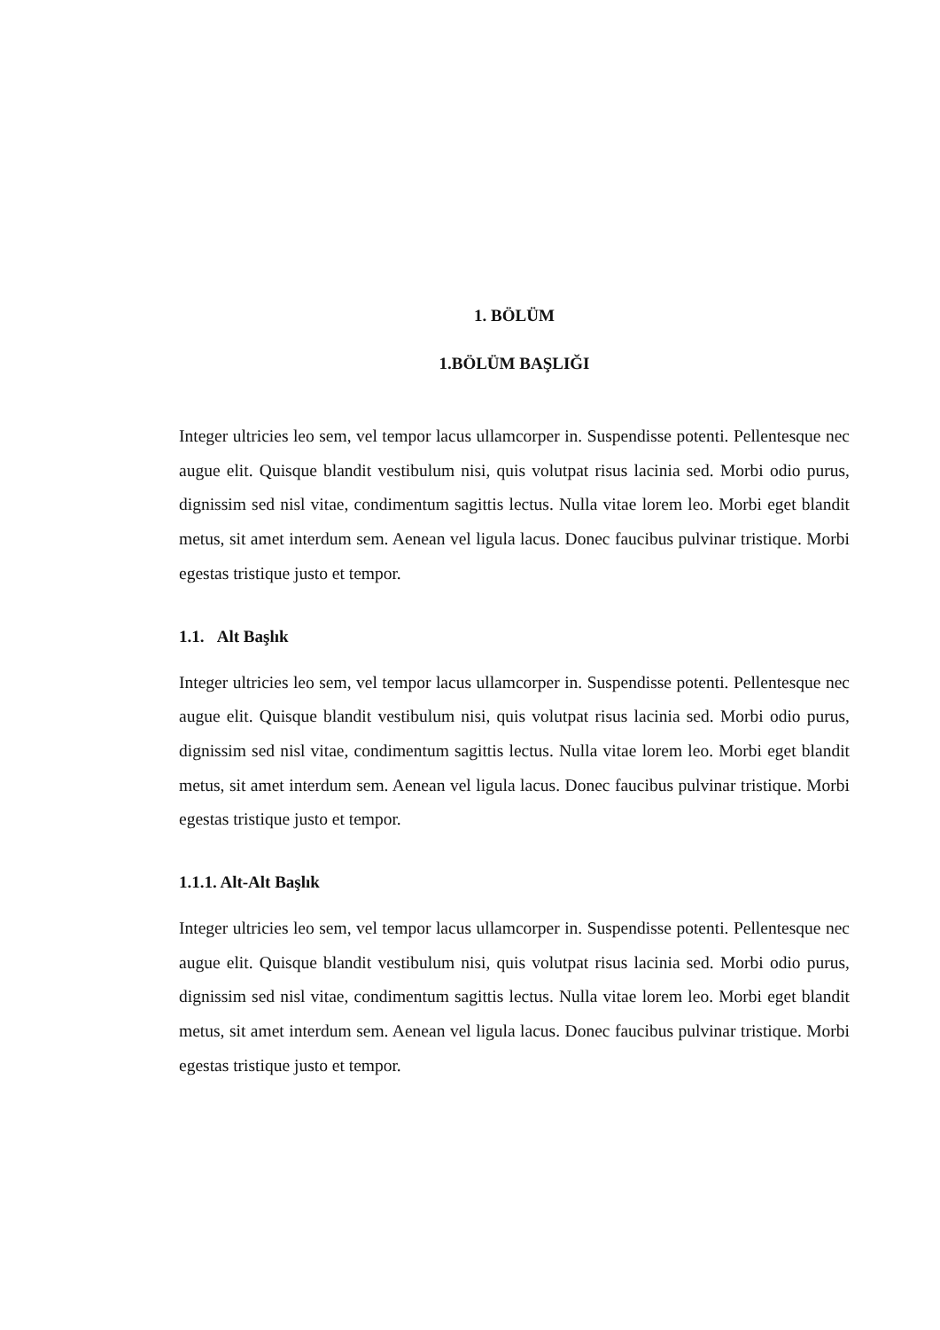1. BÖLÜM
1.BÖLÜM BAŞLIĞI
Integer ultricies leo sem, vel tempor lacus ullamcorper in. Suspendisse potenti. Pellentesque nec augue elit. Quisque blandit vestibulum nisi, quis volutpat risus lacinia sed. Morbi odio purus, dignissim sed nisl vitae, condimentum sagittis lectus. Nulla vitae lorem leo. Morbi eget blandit metus, sit amet interdum sem. Aenean vel ligula lacus. Donec faucibus pulvinar tristique. Morbi egestas tristique justo et tempor.
1.1. Alt Başlık
Integer ultricies leo sem, vel tempor lacus ullamcorper in. Suspendisse potenti. Pellentesque nec augue elit. Quisque blandit vestibulum nisi, quis volutpat risus lacinia sed. Morbi odio purus, dignissim sed nisl vitae, condimentum sagittis lectus. Nulla vitae lorem leo. Morbi eget blandit metus, sit amet interdum sem. Aenean vel ligula lacus. Donec faucibus pulvinar tristique. Morbi egestas tristique justo et tempor.
1.1.1. Alt-Alt Başlık
Integer ultricies leo sem, vel tempor lacus ullamcorper in. Suspendisse potenti. Pellentesque nec augue elit. Quisque blandit vestibulum nisi, quis volutpat risus lacinia sed. Morbi odio purus, dignissim sed nisl vitae, condimentum sagittis lectus. Nulla vitae lorem leo. Morbi eget blandit metus, sit amet interdum sem. Aenean vel ligula lacus. Donec faucibus pulvinar tristique. Morbi egestas tristique justo et tempor.